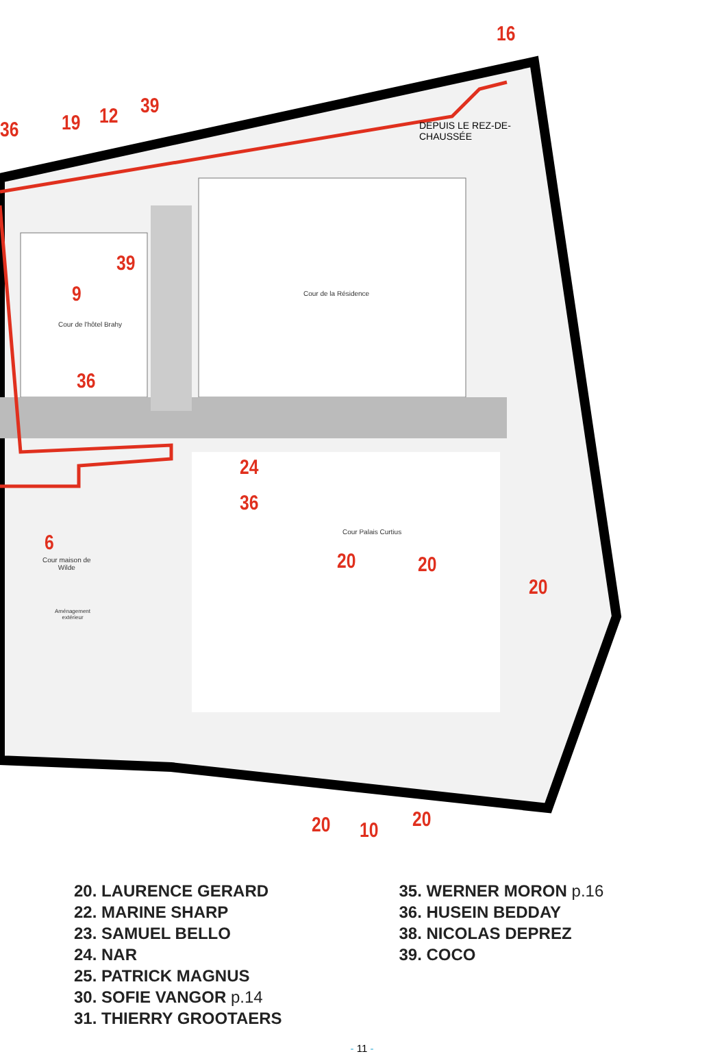16
36 19 12 39
DEPUIS LE REZ-DE-
CHAUSSÉE
39
9 Cour de la Résidence
Cour de l'hôtel Brahy
36
24
36
6
Cour Palais Curtius
Cour maison de
Wilde
Aménagement
extérieur
20 20
20
20 10 20
20. LAURENCE GERARD
22. MARINE SHARP
23. SAMUEL BELLO
24. NAR
25. PATRICK MAGNUS
30. SOFIE VANGOR p.14
31. THIERRY GROOTAERS
35. WERNER MORON p.16
36. HUSEIN BEDDAY
38. NICOLAS DEPREZ
39. COCO
- 11 -